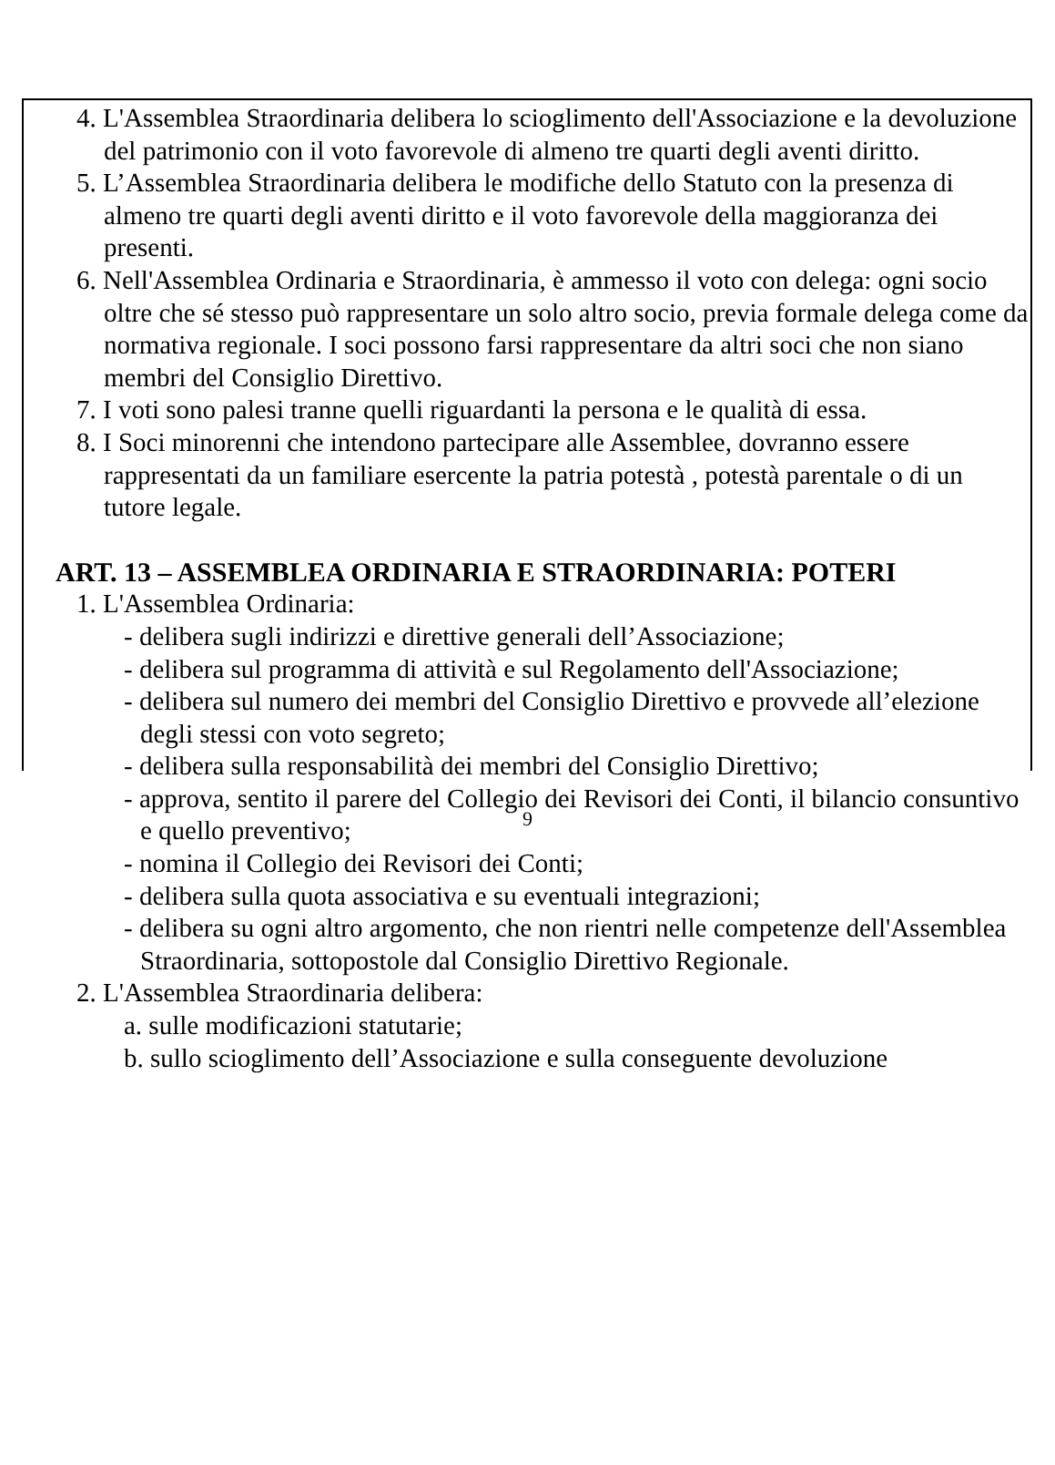4. L'Assemblea Straordinaria delibera lo scioglimento dell'Associazione e la devoluzione del patrimonio con il voto favorevole di almeno tre quarti degli aventi diritto.
5. L’Assemblea Straordinaria delibera le modifiche dello Statuto con la presenza di almeno tre quarti degli aventi diritto e il voto favorevole della maggioranza dei presenti.
6. Nell'Assemblea Ordinaria e Straordinaria, è ammesso il voto con delega: ogni socio oltre che sé stesso può rappresentare un solo altro socio, previa formale delega come da normativa regionale. I soci possono farsi rappresentare da altri soci che non siano membri del Consiglio Direttivo.
7. I voti sono palesi tranne quelli riguardanti la persona e le qualità di essa.
8. I Soci minorenni che intendono partecipare alle Assemblee, dovranno essere rappresentati da un familiare esercente la patria potestà , potestà parentale o di un tutore legale.
ART. 13 – ASSEMBLEA ORDINARIA E STRAORDINARIA: POTERI
1. L'Assemblea Ordinaria:
- delibera sugli indirizzi e direttive generali dell’Associazione;
- delibera sul programma di attività e sul Regolamento dell'Associazione;
- delibera sul numero dei membri del Consiglio Direttivo e provvede all’elezione degli stessi con voto segreto;
- delibera sulla responsabilità dei membri del Consiglio Direttivo;
- approva, sentito il parere del Collegio dei Revisori dei Conti, il bilancio consuntivo e quello preventivo;
- nomina il Collegio dei Revisori dei Conti;
- delibera sulla quota associativa e su eventuali integrazioni;
- delibera su ogni altro argomento, che non rientri nelle competenze dell'Assemblea Straordinaria, sottopostole dal Consiglio Direttivo Regionale.
2. L'Assemblea Straordinaria delibera:
a. sulle modificazioni statutarie;
b. sullo scioglimento dell’Associazione e sulla conseguente devoluzione
9